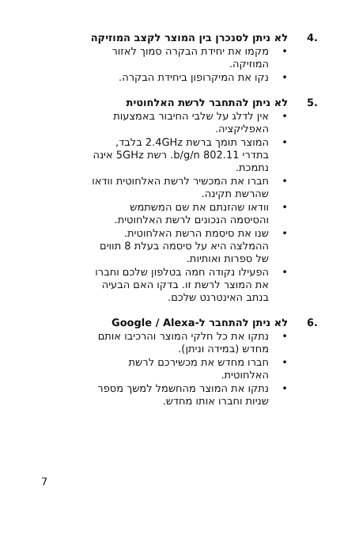.4 לא ניתן לסנכרן בין המוצר לקצב המוזיקה
• מקמו את יחידת הבקרה סמוך לאזור המוזיקה.
• נקו את המיקרופון ביחידת הבקרה.
.5 לא ניתן להתחבר לרשת האלחוטית
• אין לדלג על שלבי החיבור באמצעות האפליקציה.
• המוצר תומך ברשת 2.4GHz בלבד, בתדרי 802.11 b/g/n. רשת 5GHz אינה נתמכת.
• חברו את המכשיר לרשת האלחוטית וודאו שהרשת תקינה.
• וודאו שהזנתם את שם המשתמש והסיסמה הנכונים לרשת האלחוטית.
• שנו את סיסמת הרשת האלחוטית. ההמלצה היא על סיסמה בעלת 8 תווים של ספרות ואותיות.
• הפעילו נקודה חמה בטלפון שלכם וחברו את המוצר לרשת זו. בדקו האם הבעיה בנתב האינטרנט שלכם.
.6 לא ניתן להתחבר ל-Google / Alexa
• נתקו את כל חלקי המוצר והרכיבו אותם מחדש (במידה וניתן).
• חברו מחדש את מכשירכם לרשת האלחוטית.
• נתקו את המוצר מהחשמל למשך מספר שניות וחברו אותו מחדש.
7